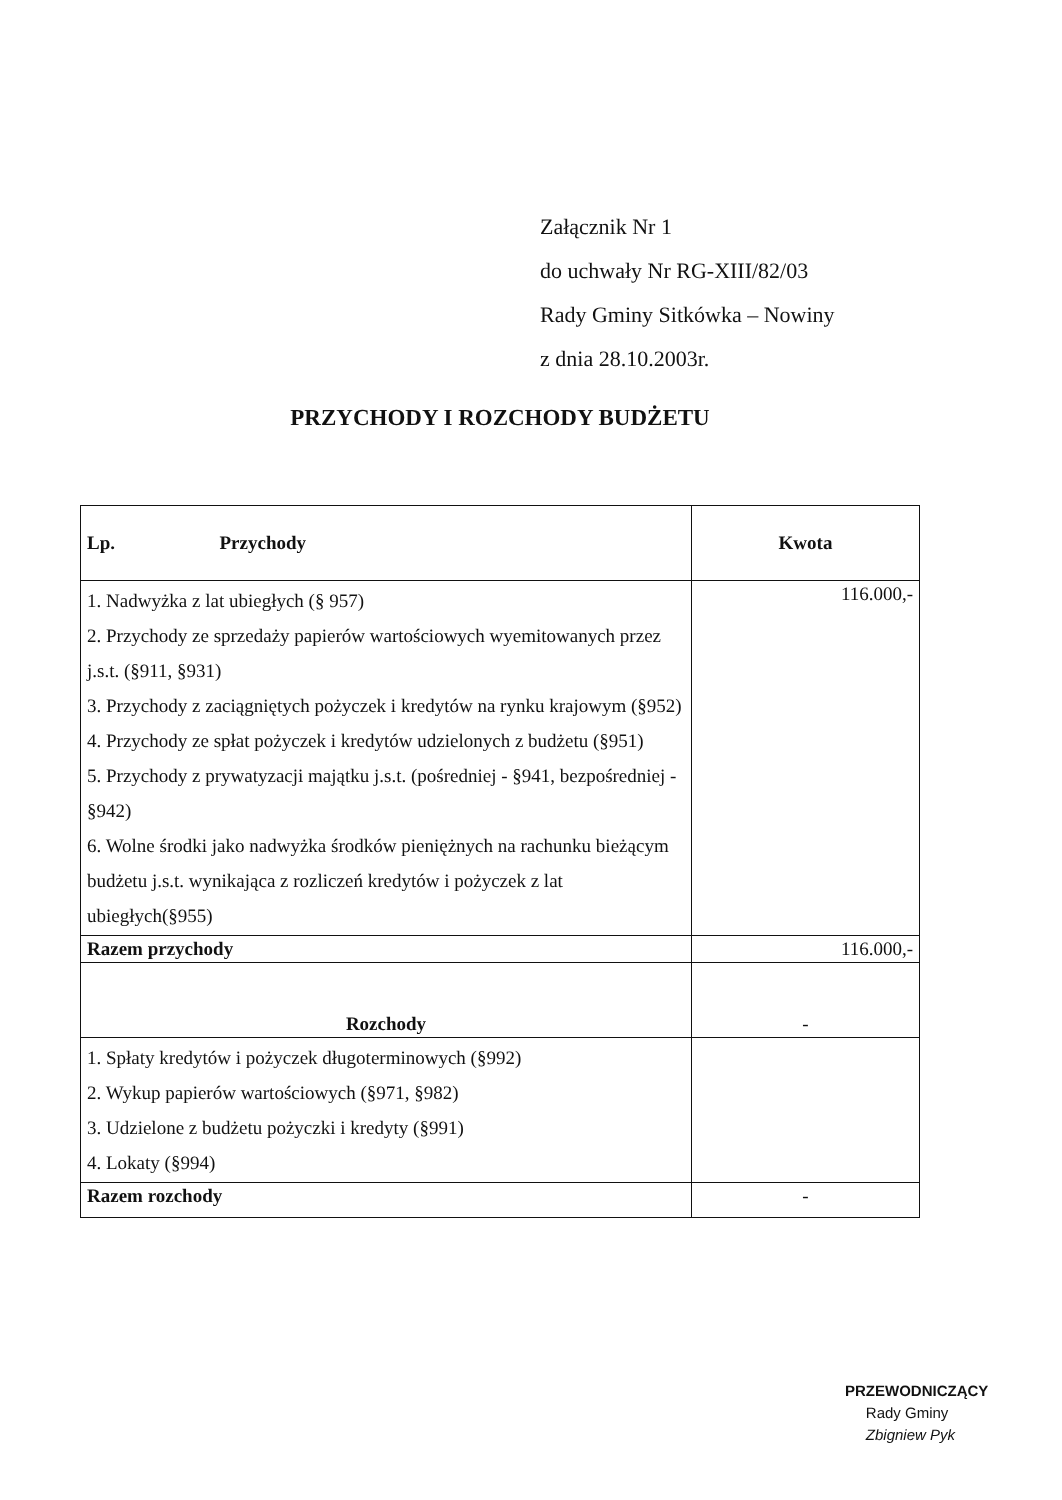Załącznik Nr 1
do uchwały Nr RG-XIII/82/03
Rady Gminy Sitkówka – Nowiny
z dnia 28.10.2003r.
PRZYCHODY I ROZCHODY BUDŻETU
| Lp. Przychody | Kwota |
| --- | --- |
| 1. Nadwyżka z lat ubiegłych (§ 957) 2. Przychody ze sprzedaży papierów wartościowych wyemitowanych przez j.s.t. (§911, §931) 3. Przychody z zaciągniętych pożyczek i kredytów na rynku krajowym (§952) 4. Przychody ze spłat pożyczek i kredytów udzielonych z budżetu (§951) 5. Przychody z prywatyzacji majątku j.s.t. (pośredniej - §941, bezpośredniej - §942) 6. Wolne środki jako nadwyżka środków pieniężnych na rachunku bieżącym budżetu j.s.t. wynikająca z rozliczeń kredytów i pożyczek z lat ubiegłych(§955) | 116.000,- |
| Razem przychody | 116.000,- |
| Rozchody | - |
| 1. Spłaty kredytów i pożyczek długoterminowych (§992) 2. Wykup papierów wartościowych (§971, §982) 3. Udzielone z budżetu pożyczki i kredyty (§991) 4. Lokaty (§994) | |
| Razem rozchody | - |
PRZEWODNICZĄCY
Rady Gminy
Zbigniew Pyk